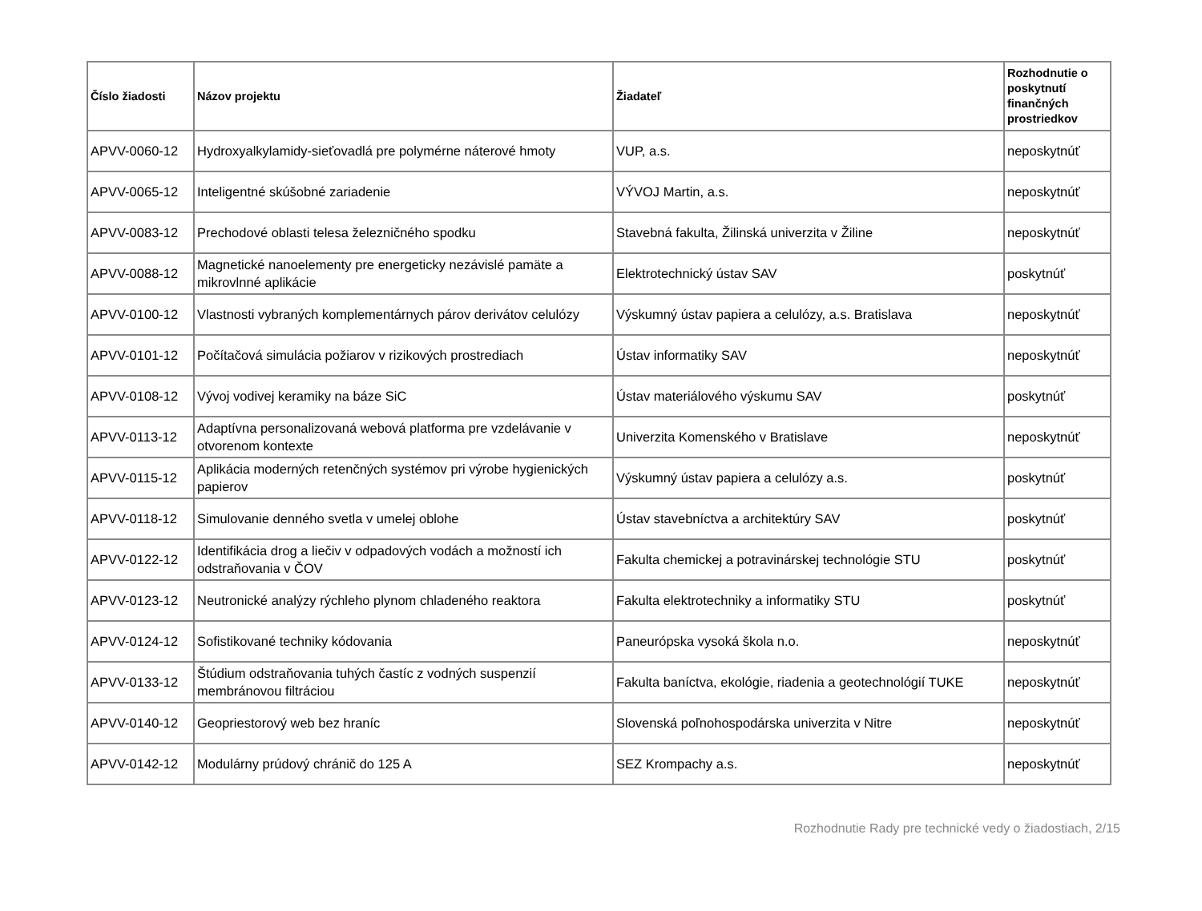| Číslo žiadosti | Názov projektu | Žiadateľ | Rozhodnutie o poskytnutí finančných prostriedkov |
| --- | --- | --- | --- |
| APVV-0060-12 | Hydroxyalkylamidy-sieťovadlá pre polymérne náterové hmoty | VUP, a.s. | neposkytnúť |
| APVV-0065-12 | Inteligentné skúšobné zariadenie | VÝVOJ Martin, a.s. | neposkytnúť |
| APVV-0083-12 | Prechodové oblasti telesa železničného spodku | Stavebná fakulta, Žilinská univerzita v Žiline | neposkytnúť |
| APVV-0088-12 | Magnetické nanoelementy pre energeticky nezávislé pamäte a mikrovlnné aplikácie | Elektrotechnický ústav SAV | poskytnúť |
| APVV-0100-12 | Vlastnosti vybraných komplementárnych párov derivátov celulózy | Výskumný ústav papiera a celulózy, a.s. Bratislava | neposkytnúť |
| APVV-0101-12 | Počítačová simulácia požiarov v rizikových prostrediach | Ústav informatiky SAV | neposkytnúť |
| APVV-0108-12 | Vývoj vodivej keramiky na báze SiC | Ústav materiálového výskumu SAV | poskytnúť |
| APVV-0113-12 | Adaptívna personalizovaná webová platforma pre vzdelávanie v otvorenom kontexte | Univerzita Komenského v Bratislave | neposkytnúť |
| APVV-0115-12 | Aplikácia moderných retenčných systémov pri výrobe hygienických papierov | Výskumný ústav papiera a celulózy a.s. | poskytnúť |
| APVV-0118-12 | Simulovanie denného svetla v umelej oblohe | Ústav stavebníctva a architektúry SAV | poskytnúť |
| APVV-0122-12 | Identifikácia drog a liečiv v odpadových vodách a možností ich odstraňovania v ČOV | Fakulta chemickej a potravinárskej technológie STU | poskytnúť |
| APVV-0123-12 | Neutronické analýzy rýchleho plynom chladeného reaktora | Fakulta elektrotechniky a informatiky STU | poskytnúť |
| APVV-0124-12 | Sofistikované techniky kódovania | Paneurópska vysoká škola n.o. | neposkytnúť |
| APVV-0133-12 | Štúdium odstraňovania tuhých častíc z vodných suspenzií membránovou filtráciou | Fakulta baníctva, ekológie, riadenia a geotechnológií TUKE | neposkytnúť |
| APVV-0140-12 | Geopriestorový web bez hraníc | Slovenská poľnohospodárska univerzita v Nitre | neposkytnúť |
| APVV-0142-12 | Modulárny prúdový chránič do 125 A | SEZ Krompachy a.s. | neposkytnúť |
Rozhodnutie Rady pre technické vedy o žiadostiach, 2/15